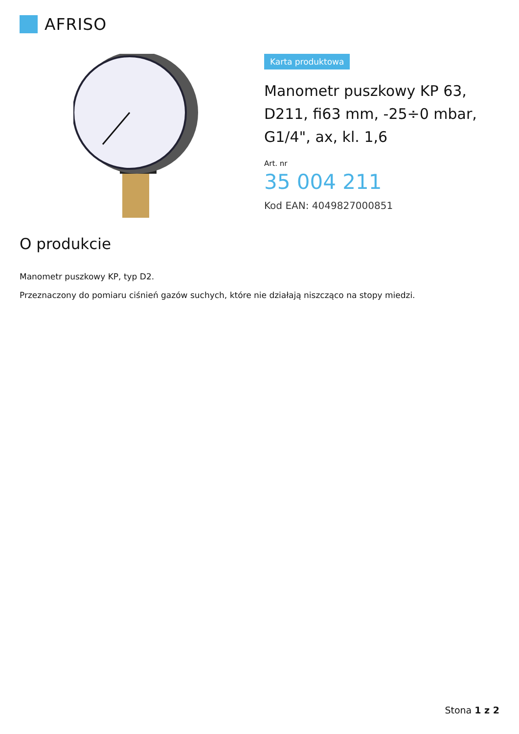AFRISO
Karta produktowa
Manometr puszkowy KP 63, D211, fi63 mm, -25÷0 mbar, G1/4", ax, kl. 1,6
Art. nr
35 004 211
Kod EAN: 4049827000851
O produkcie
Manometr puszkowy KP, typ D2.
Przeznaczony do pomiaru ciśnień gazów suchych, które nie działają niszcząco na stopy miedzi.
Stona 1 z 2